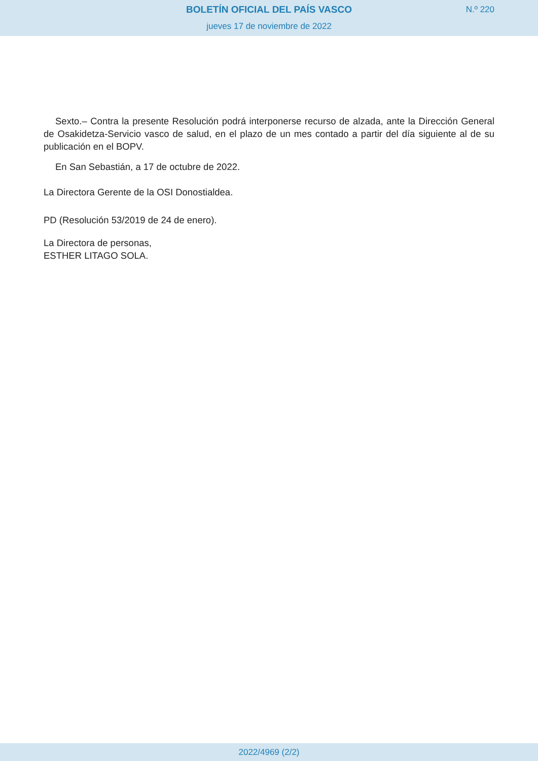BOLETÍN OFICIAL DEL PAÍS VASCO
N.º 220
jueves 17 de noviembre de 2022
Sexto.– Contra la presente Resolución podrá interponerse recurso de alzada, ante la Dirección General de Osakidetza-Servicio vasco de salud, en el plazo de un mes contado a partir del día siguiente al de su publicación en el BOPV.
En San Sebastián, a 17 de octubre de 2022.
La Directora Gerente de la OSI Donostialdea.
PD (Resolución 53/2019 de 24 de enero).
La Directora de personas,
ESTHER LITAGO SOLA.
2022/4969 (2/2)